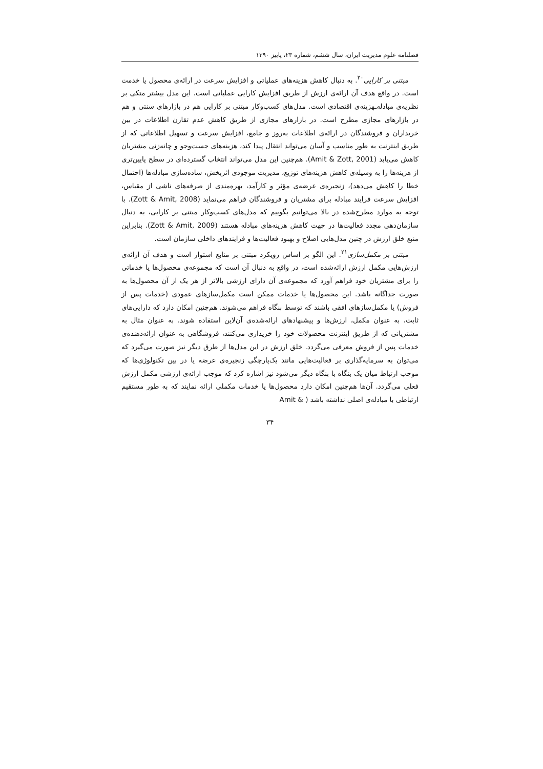فصلنامه علوم مدیریت ایران، سال ششم، شماره ۲۳، پاییز ۱۳۹۰
مبتنی بر کارایی<sup>۲۰</sup>. به دنبال کاهش هزینه‌های عملیاتی و افزایش سرعت در ارائه‌ی محصول یا خدمت است. در واقع هدف آن ارائه‌ی ارزش از طریق افزایش کارایی عملیاتی است. این مدل بیشتر متکی بر نظریه‌ی مبادله‌ـهزینه‌ی اقتصادی است. مدل‌های کسب‌وکار مبتنی بر کارایی هم در بازارهای سنتی و هم در بازارهای مجازی مطرح است. در بازارهای مجازی از طریق کاهش عدم تقارن اطلاعات در بین خریداران و فروشندگان در ارائه‌ی اطلاعات به‌روز و جامع، افزایش سرعت و تسهیل اطلاعاتی که از طریق اینترنت به طور مناسب و آسان می‌تواند انتقال پیدا کند، هزینه‌های جست‌وجو و چانه‌زنی مشتریان کاهش می‌یابد (Amit & Zott, 2001). هم‌چنین این مدل می‌تواند انتخاب گسترده‌ای در سطح پایین‌تری از هزینه‌ها را به وسیله‌ی کاهش هزینه‌های توزیع، مدیریت موجودی اثربخش، ساده‌سازی مبادله‌ها (احتمال خطا را کاهش می‌دهد)، زنجیره‌ی عرضه‌ی مؤثر و کارآمد، بهره‌مندی از صرفه‌های ناشی از مقیاس، افزایش سرعت فرایند مبادله برای مشتریان و فروشندگان فراهم می‌نماید (Zott & Amit, 2008). با توجه به موارد مطرح‌شده در بالا می‌توانیم بگوییم که مدل‌های کسب‌وکار مبتنی بر کارایی، به دنبال سازمان‌دهی مجدد فعالیت‌ها در جهت کاهش هزینه‌های مبادله هستند (Zott & Amit, 2009). بنابراین منبع خلق ارزش در چنین مدل‌هایی اصلاح و بهبود فعالیت‌ها و فرایندهای داخلی سازمان است.
مبتنی بر مکمل‌سازی<sup>۲۱</sup>. این الگو بر اساس رویکرد مبتنی بر منابع استوار است و هدف آن ارائه‌ی ارزش‌هایی مکمل ارزش ارائه‌شده است، در واقع به دنبال آن است که مجموعه‌ی محصول‌ها یا خدماتی را برای مشتریان خود فراهم آورد که مجموعه‌ی آن دارای ارزشی بالاتر از هر یک از آن محصول‌ها به صورت جداگانه باشد. این محصول‌ها یا خدمات ممکن است مکمل‌سازهای عمودی (خدمات پس از فروش) یا مکمل‌سازهای افقی باشند که توسط بنگاه فراهم می‌شوند. هم‌چنین امکان دارد که دارایی‌های ثابت، به عنوان مکمل، ارزش‌ها و پیشنهادهای ارائه‌شده‌ی آن‌لاین استفاده شوند. به عنوان مثال به مشتریانی که از طریق اینترنت محصولات خود را خریداری می‌کنند، فروشگاهی به عنوان ارائه‌دهنده‌ی خدمات پس از فروش معرفی می‌گردد. خلق ارزش در این مدل‌ها از طرق دیگر نیز صورت می‌گیرد که می‌توان به سرمایه‌گذاری بر فعالیت‌هایی مانند یک‌پارچگی زنجیره‌ی عرضه یا در بین تکنولوژی‌ها که موجب ارتباط میان یک بنگاه با بنگاه دیگر می‌شود نیز اشاره کرد که موجب ارائه‌ی ارزشی مکمل ارزش فعلی می‌گردد. آن‌ها هم‌چنین امکان دارد محصول‌ها یا خدمات مکملی ارائه نمایند که به طور مستقیم ارتباطی با مبادله‌ی اصلی نداشته باشد ( & Amit
۳۴